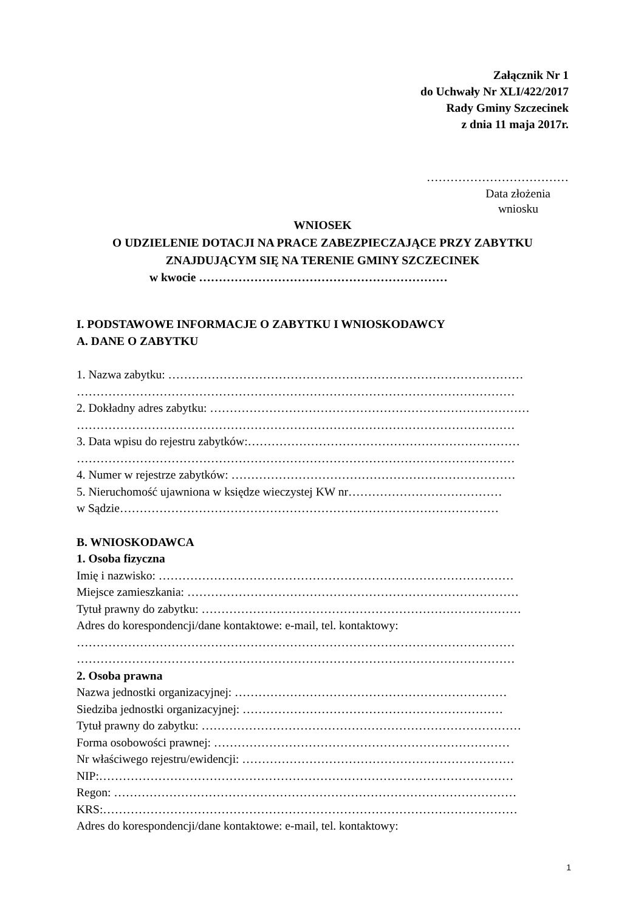Załącznik Nr 1
do Uchwały Nr XLI/422/2017
Rady Gminy Szczecinek
z dnia 11 maja 2017r.
………………………………
Data złożenia
wniosku
WNIOSEK
O UDZIELENIE DOTACJI NA PRACE ZABEZPIECZAJĄCE PRZY ZABYTKU
ZNAJDUJĄCYM SIĘ NA TERENIE GMINY SZCZECINEK
w kwocie ………………………………………………………
I. PODSTAWOWE INFORMACJE O ZABYTKU I WNIOSKODAWCY
A. DANE O ZABYTKU
1. Nazwa zabytku: ………………………………………………………………………………
…………………………………………………………………………………………………
2. Dokładny adres zabytku: ………………………………………………………………………
…………………………………………………………………………………………………
3. Data wpisu do rejestru zabytków:……………………………………………………………
…………………………………………………………………………………………………
4. Numer w rejestrze zabytków: ………………………………………………………………
5. Nieruchomość ujawniona w księdze wieczystej KW nr…………………………………
w Sądzie……………………………………………………………………………………
B. WNIOSKODAWCA
1. Osoba fizyczna
Imię i nazwisko: ………………………………………………………………………………
Miejsce zamieszkania: …………………………………………………………………………
Tytuł prawny do zabytku: ………………………………………………………………………
Adres do korespondencji/dane kontaktowe: e-mail, tel. kontaktowy:
…………………………………………………………………………………………………
…………………………………………………………………………………………………
2. Osoba prawna
Nazwa jednostki organizacyjnej: ……………………………………………………………
Siedziba jednostki organizacyjnej: …………………………………………………………
Tytuł prawny do zabytku: ………………………………………………………………………
Forma osobowości prawnej: …………………………………………………………………
Nr właściwego rejestru/ewidencji: ……………………………………………………………
NIP:……………………………………………………………………………………………
Regon: …………………………………………………………………………………………
KRS:……………………………………………………………………………………………
Adres do korespondencji/dane kontaktowe: e-mail, tel. kontaktowy:
1